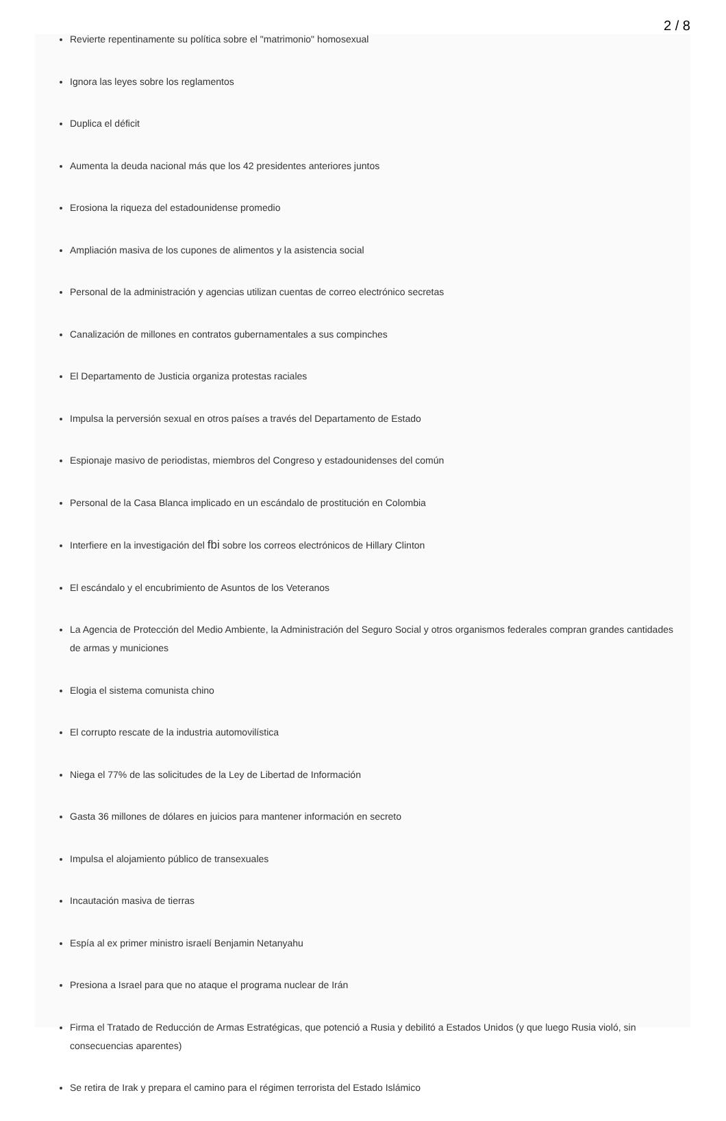2 / 8
Revierte repentinamente su política sobre el "matrimonio" homosexual
Ignora las leyes sobre los reglamentos
Duplica el déficit
Aumenta la deuda nacional más que los 42 presidentes anteriores juntos
Erosiona la riqueza del estadounidense promedio
Ampliación masiva de los cupones de alimentos y la asistencia social
Personal de la administración y agencias utilizan cuentas de correo electrónico secretas
Canalización de millones en contratos gubernamentales a sus compinches
El Departamento de Justicia organiza protestas raciales
Impulsa la perversión sexual en otros países a través del Departamento de Estado
Espionaje masivo de periodistas, miembros del Congreso y estadounidenses del común
Personal de la Casa Blanca implicado en un escándalo de prostitución en Colombia
Interfiere en la investigación del fbi sobre los correos electrónicos de Hillary Clinton
El escándalo y el encubrimiento de Asuntos de los Veteranos
La Agencia de Protección del Medio Ambiente, la Administración del Seguro Social y otros organismos federales compran grandes cantidades de armas y municiones
Elogia el sistema comunista chino
El corrupto rescate de la industria automovilística
Niega el 77% de las solicitudes de la Ley de Libertad de Información
Gasta 36 millones de dólares en juicios para mantener información en secreto
Impulsa el alojamiento público de transexuales
Incautación masiva de tierras
Espía al ex primer ministro israelí Benjamin Netanyahu
Presiona a Israel para que no ataque el programa nuclear de Irán
Firma el Tratado de Reducción de Armas Estratégicas, que potenció a Rusia y debilitó a Estados Unidos (y que luego Rusia violó, sin consecuencias aparentes)
Se retira de Irak y prepara el camino para el régimen terrorista del Estado Islámico